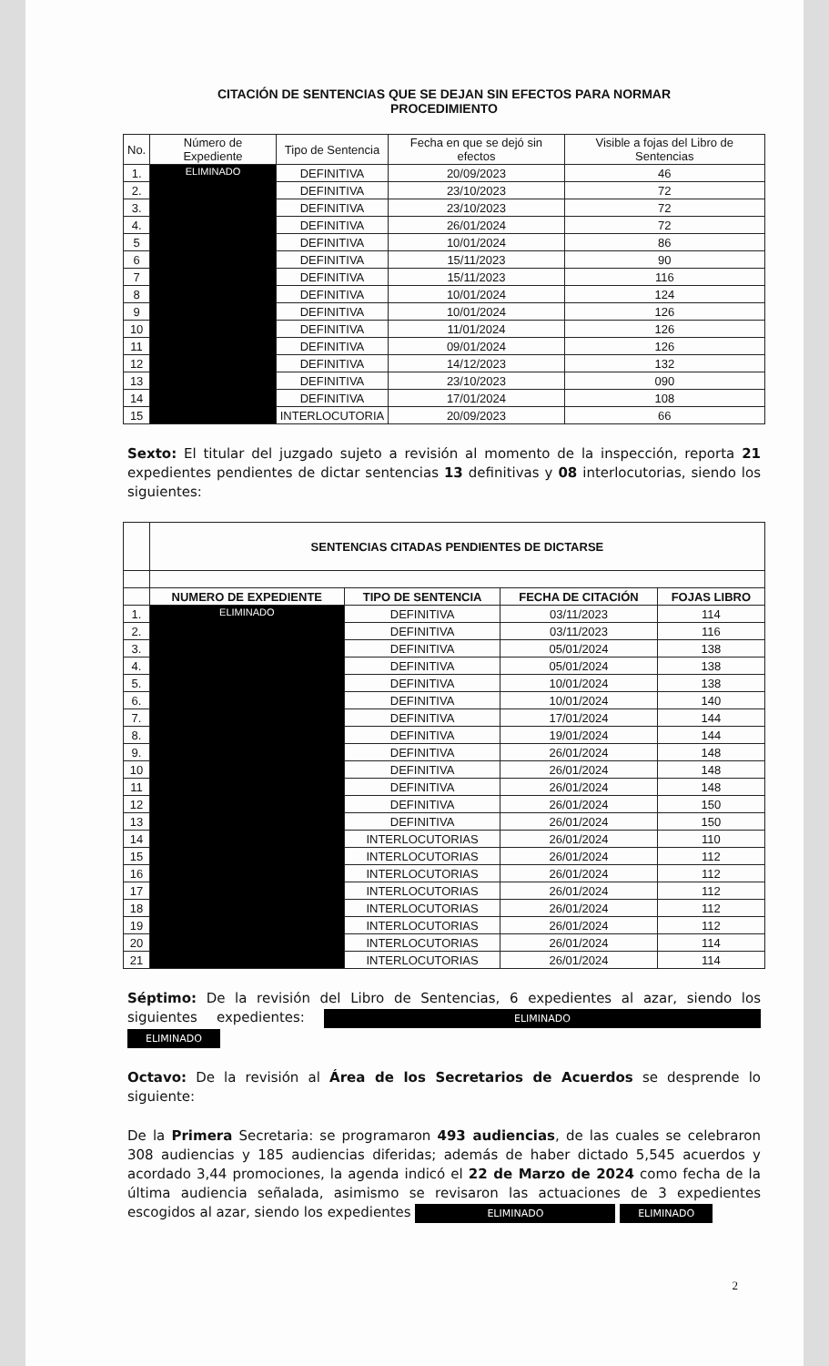CITACIÓN DE SENTENCIAS QUE SE DEJAN SIN EFECTOS PARA NORMAR
PROCEDIMIENTO
| No. | Número de Expediente | Tipo de Sentencia | Fecha en que se dejó sin efectos | Visible a fojas del Libro de Sentencias |
| --- | --- | --- | --- | --- |
| 1. | ELIMINADO | DEFINITIVA | 20/09/2023 | 46 |
| 2. | | DEFINITIVA | 23/10/2023 | 72 |
| 3. | | DEFINITIVA | 23/10/2023 | 72 |
| 4. | | DEFINITIVA | 26/01/2024 | 72 |
| 5 | | DEFINITIVA | 10/01/2024 | 86 |
| 6 | | DEFINITIVA | 15/11/2023 | 90 |
| 7 | | DEFINITIVA | 15/11/2023 | 116 |
| 8 | | DEFINITIVA | 10/01/2024 | 124 |
| 9 | | DEFINITIVA | 10/01/2024 | 126 |
| 10 | | DEFINITIVA | 11/01/2024 | 126 |
| 11 | | DEFINITIVA | 09/01/2024 | 126 |
| 12 | | DEFINITIVA | 14/12/2023 | 132 |
| 13 | | DEFINITIVA | 23/10/2023 | 090 |
| 14 | | DEFINITIVA | 17/01/2024 | 108 |
| 15 | | INTERLOCUTORIA | 20/09/2023 | 66 |
Sexto: El titular del juzgado sujeto a revisión al momento de la inspección, reporta 21 expedientes pendientes de dictar sentencias 13 definitivas y 08 interlocutorias, siendo los siguientes:
| | SENTENCIAS CITADAS PENDIENTES DE DICTARSE | | | |
| | NUMERO DE EXPEDIENTE | TIPO DE SENTENCIA | FECHA DE CITACIÓN | FOJAS LIBRO |
| 1. | ELIMINADO | DEFINITIVA | 03/11/2023 | 114 |
| 2. | | DEFINITIVA | 03/11/2023 | 116 |
| 3. | | DEFINITIVA | 05/01/2024 | 138 |
| 4. | | DEFINITIVA | 05/01/2024 | 138 |
| 5. | | DEFINITIVA | 10/01/2024 | 138 |
| 6. | | DEFINITIVA | 10/01/2024 | 140 |
| 7. | | DEFINITIVA | 17/01/2024 | 144 |
| 8. | | DEFINITIVA | 19/01/2024 | 144 |
| 9. | | DEFINITIVA | 26/01/2024 | 148 |
| 10 | | DEFINITIVA | 26/01/2024 | 148 |
| 11 | | DEFINITIVA | 26/01/2024 | 148 |
| 12 | | DEFINITIVA | 26/01/2024 | 150 |
| 13 | | DEFINITIVA | 26/01/2024 | 150 |
| 14 | | INTERLOCUTORIAS | 26/01/2024 | 110 |
| 15 | | INTERLOCUTORIAS | 26/01/2024 | 112 |
| 16 | | INTERLOCUTORIAS | 26/01/2024 | 112 |
| 17 | | INTERLOCUTORIAS | 26/01/2024 | 112 |
| 18 | | INTERLOCUTORIAS | 26/01/2024 | 112 |
| 19 | | INTERLOCUTORIAS | 26/01/2024 | 112 |
| 20 | | INTERLOCUTORIAS | 26/01/2024 | 114 |
| 21 | | INTERLOCUTORIAS | 26/01/2024 | 114 |
Séptimo: De la revisión del Libro de Sentencias, 6 expedientes al azar, siendo los siguientes expedientes: ELIMINADO ELIMINADO
Octavo: De la revisión al Área de los Secretarios de Acuerdos se desprende lo siguiente:
De la Primera Secretaria: se programaron 493 audiencias, de las cuales se celebraron 308 audiencias y 185 audiencias diferidas; además de haber dictado 5,545 acuerdos y acordado 3,44 promociones, la agenda indicó el 22 de Marzo de 2024 como fecha de la última audiencia señalada, asimismo se revisaron las actuaciones de 3 expedientes escogidos al azar, siendo los expedientes ELIMINADO ELIMINADO
2